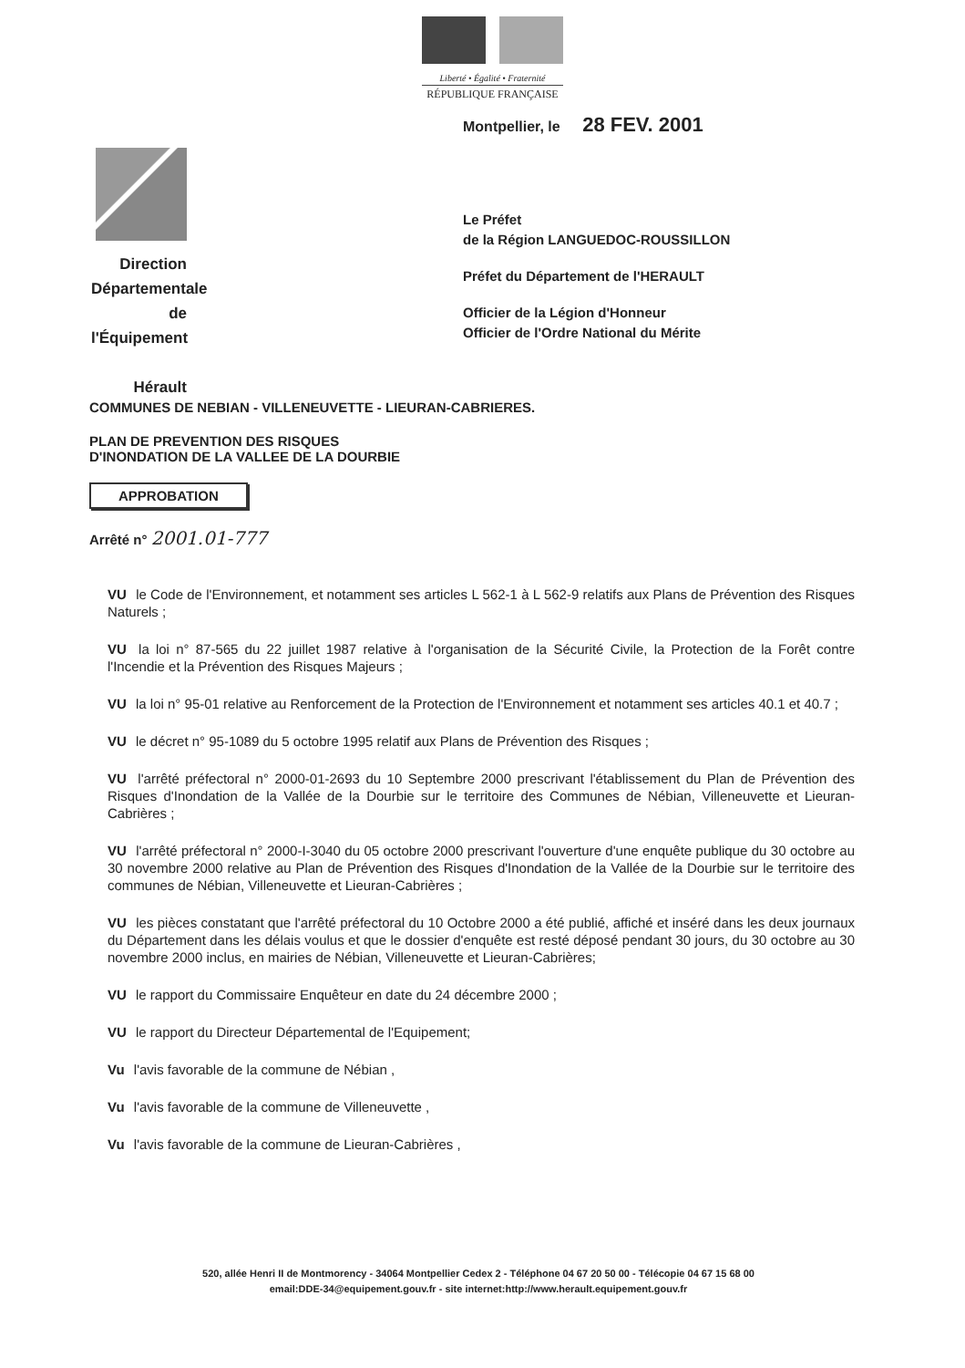Liberté • Égalité • Fraternité
RÉPUBLIQUE FRANÇAISE
Montpellier, le 28 FEV. 2001
Direction
Départementale
de l'Équipement
Hérault
Le Préfet
de la Région LANGUEDOC-ROUSSILLON
Préfet du Département de l'HERAULT
Officier de la Légion d'Honneur
Officier de l'Ordre National du Mérite
COMMUNES DE NEBIAN - VILLENEUVETTE - LIEURAN-CABRIERES.
PLAN DE PREVENTION DES RISQUES
D'INONDATION DE LA VALLEE DE LA DOURBIE
APPROBATION
Arrêté n° 2001.01-777
VU le Code de l'Environnement, et notamment ses articles L 562-1 à L 562-9 relatifs aux Plans de Prévention des Risques Naturels ;
VU la loi n° 87-565 du 22 juillet 1987 relative à l'organisation de la Sécurité Civile, la Protection de la Forêt contre l'Incendie et la Prévention des Risques Majeurs ;
VU la loi n° 95-01 relative au Renforcement de la Protection de l'Environnement et notamment ses articles 40.1 et 40.7 ;
VU le décret n° 95-1089 du 5 octobre 1995 relatif aux Plans de Prévention des Risques ;
VU l'arrêté préfectoral n° 2000-01-2693 du 10 Septembre 2000 prescrivant l'établissement du Plan de Prévention des Risques d'Inondation de la Vallée de la Dourbie sur le territoire des Communes de Nébian, Villeneuvette et Lieuran-Cabrières ;
VU l'arrêté préfectoral n° 2000-I-3040 du 05 octobre 2000 prescrivant l'ouverture d'une enquête publique du 30 octobre au 30 novembre 2000 relative au Plan de Prévention des Risques d'Inondation de la Vallée de la Dourbie sur le territoire des communes de Nébian, Villeneuvette et Lieuran-Cabrières ;
VU les pièces constatant que l'arrêté préfectoral du 10 Octobre 2000 a été publié, affiché et inséré dans les deux journaux du Département dans les délais voulus et que le dossier d'enquête est resté déposé pendant 30 jours, du 30 octobre au 30 novembre 2000 inclus, en mairies de Nébian, Villeneuvette et Lieuran-Cabrières;
VU le rapport du Commissaire Enquêteur en date du 24 décembre 2000 ;
VU le rapport du Directeur Départemental de l'Equipement;
Vu l'avis favorable de la commune de Nébian ,
Vu l'avis favorable de la commune de Villeneuvette ,
Vu l'avis favorable de la commune de Lieuran-Cabrières ,
520, allée Henri II de Montmorency - 34064 Montpellier Cedex 2 - Téléphone 04 67 20 50 00 - Télécopie 04 67 15 68 00
email:DDE-34@equipement.gouv.fr - site internet:http://www.herault.equipement.gouv.fr